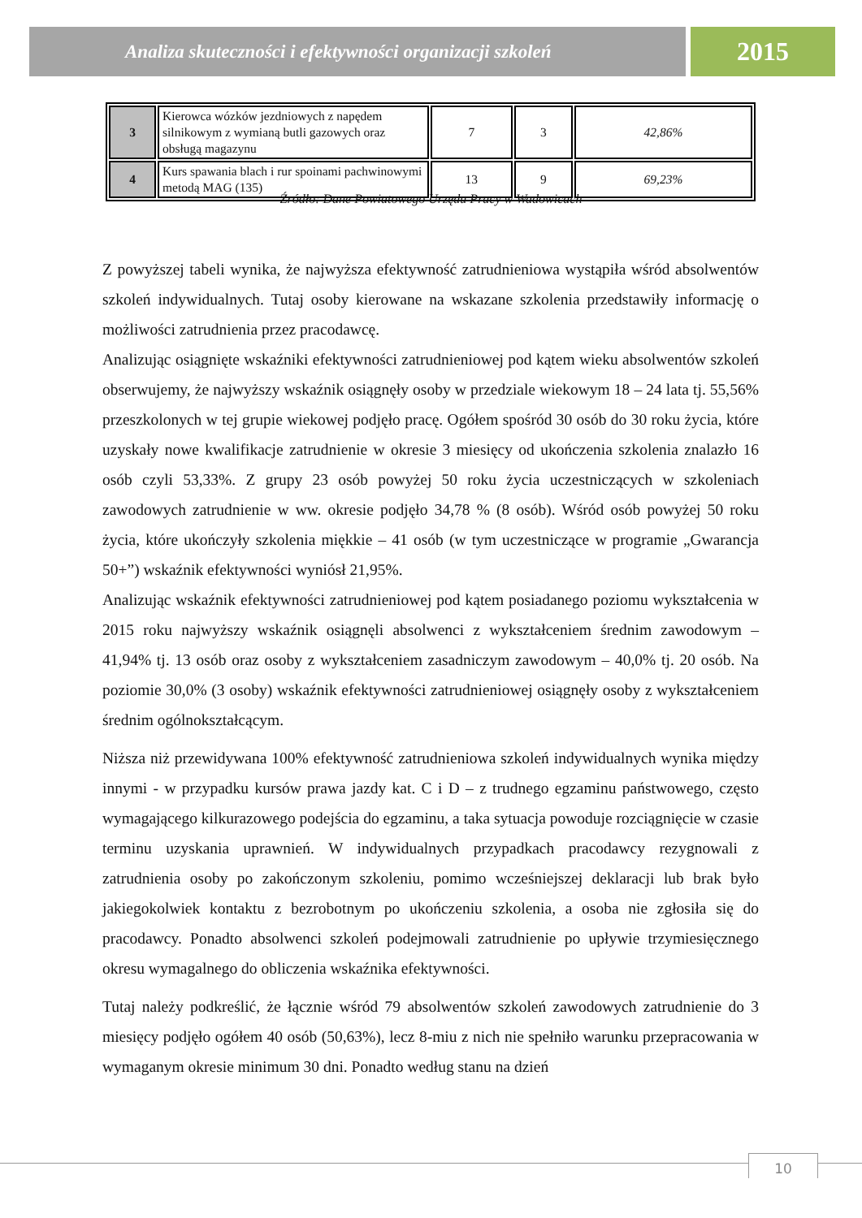Analiza skuteczności i efektywności organizacji szkoleń
2015
| 3 | Kierowca wózków jezdniowych z napędem silnikowym z wymianą butli gazowych oraz obsługą magazynu | 7 | 3 | 42,86% |
| 4 | Kurs spawania blach i rur spoinami pachwinowymi metodą MAG (135) | 13 | 9 | 69,23% |
Źródło: Dane Powiatowego Urzędu Pracy w Wadowicach
Z powyższej tabeli wynika, że najwyższa efektywność zatrudnieniowa wystąpiła wśród absolwentów szkoleń indywidualnych. Tutaj osoby kierowane na wskazane szkolenia przedstawiły informację o możliwości zatrudnienia przez pracodawcę.
Analizując osiągnięte wskaźniki efektywności zatrudnieniowej pod kątem wieku absolwentów szkoleń obserwujemy, że najwyższy wskaźnik osiągnęły osoby w przedziale wiekowym 18 – 24 lata tj. 55,56% przeszkolonych w tej grupie wiekowej podjęło pracę. Ogółem spośród 30 osób do 30 roku życia, które uzyskały nowe kwalifikacje zatrudnienie w okresie 3 miesięcy od ukończenia szkolenia znalazło 16 osób czyli 53,33%. Z grupy 23 osób powyżej 50 roku życia uczestniczących w szkoleniach zawodowych zatrudnienie w ww. okresie podjęło 34,78 % (8 osób). Wśród osób powyżej 50 roku życia, które ukończyły szkolenia miękkie – 41 osób (w tym uczestniczące w programie „Gwarancja 50+”) wskaźnik efektywności wyniósł 21,95%.
Analizując wskaźnik efektywności zatrudnieniowej pod kątem posiadanego poziomu wykształcenia w 2015 roku najwyższy wskaźnik osiągnęli absolwenci z wykształceniem średnim zawodowym – 41,94% tj. 13 osób oraz osoby z wykształceniem zasadniczym zawodowym – 40,0% tj. 20 osób. Na poziomie 30,0% (3 osoby) wskaźnik efektywności zatrudnieniowej osiągnęły osoby z wykształceniem średnim ogólnokształcącym.
Niższa niż przewidywana 100% efektywność zatrudnieniowa szkoleń indywidualnych wynika między innymi - w przypadku kursów prawa jazdy kat. C i D – z trudnego egzaminu państwowego, często wymagającego kilkurazowego podejścia do egzaminu, a taka sytuacja powoduje rozciągnięcie w czasie terminu uzyskania uprawnień. W indywidualnych przypadkach pracodawcy rezygnowali z zatrudnienia osoby po zakończonym szkoleniu, pomimo wcześniejszej deklaracji lub brak było jakiegokolwiek kontaktu z bezrobotnym po ukończeniu szkolenia, a osoba nie zgłosiła się do pracodawcy. Ponadto absolwenci szkoleń podejmowali zatrudnienie po upływie trzymiesięcznego okresu wymagalnego do obliczenia wskaźnika efektywności.
Tutaj należy podkreślić, że łącznie wśród 79 absolwentów szkoleń zawodowych zatrudnienie do 3 miesięcy podjęło ogółem 40 osób (50,63%), lecz 8-miu z nich nie spełniło warunku przepracowania w wymaganym okresie minimum 30 dni. Ponadto według stanu na dzień
10